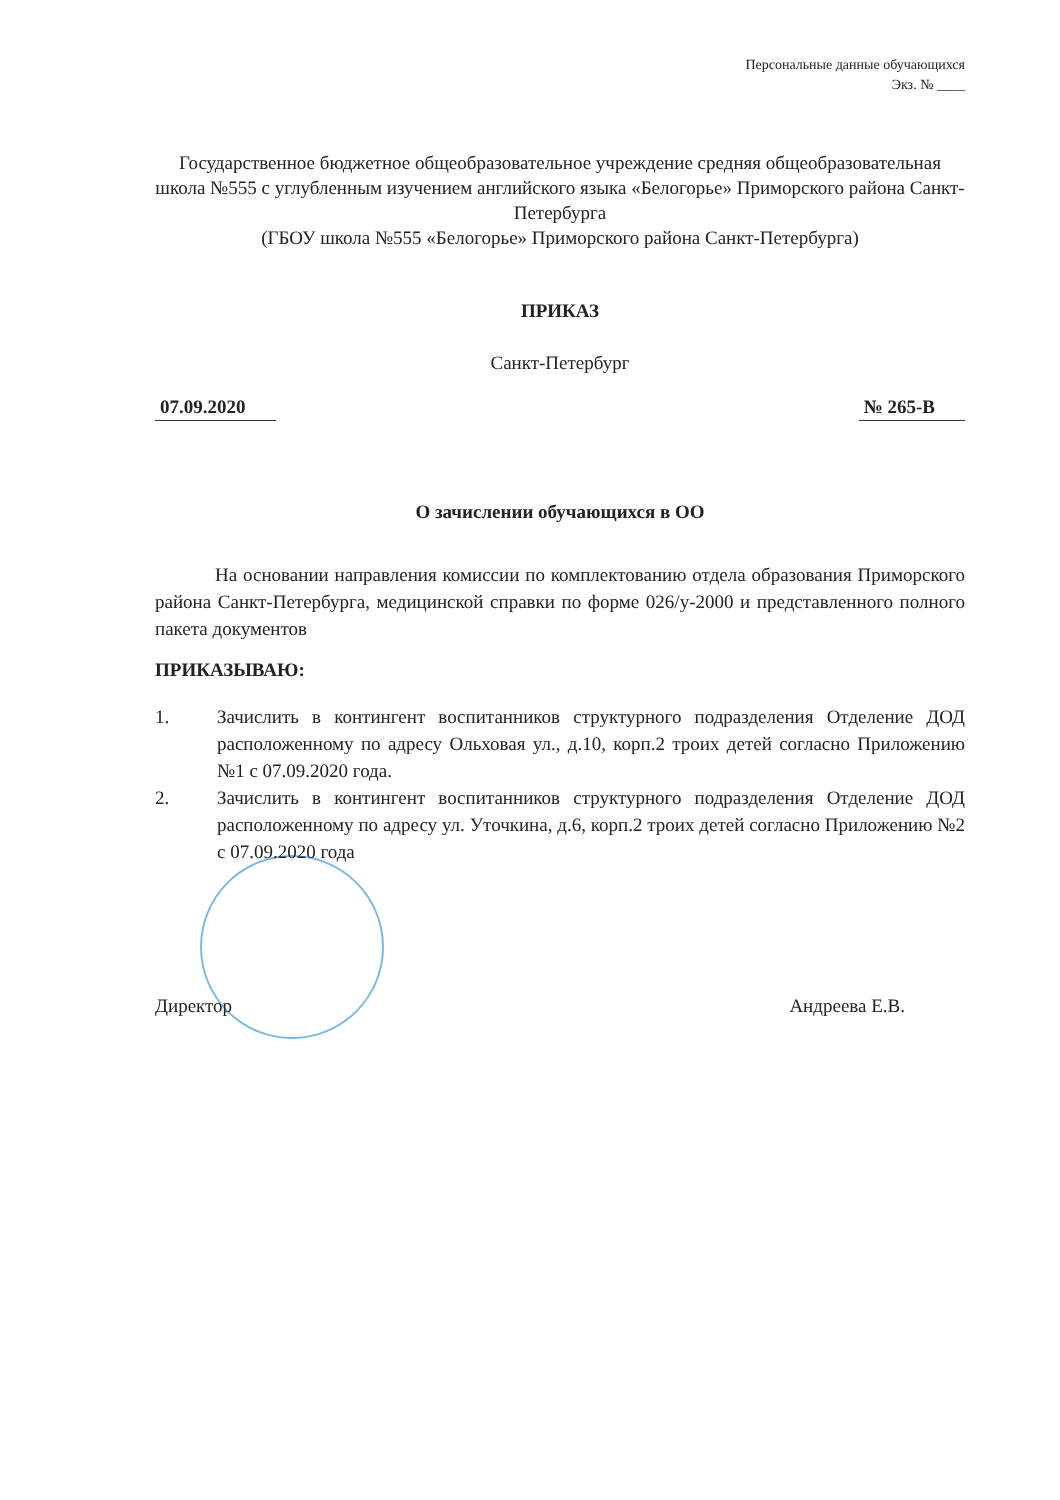Персональные данные обучающихся
Экз. № ____
Государственное бюджетное общеобразовательное учреждение средняя общеобразовательная школа №555 с углубленным изучением английского языка «Белогорье» Приморского района Санкт-Петербурга
(ГБОУ школа №555 «Белогорье» Приморского района Санкт-Петербурга)
ПРИКАЗ
Санкт-Петербург
07.09.2020 № 265-В
О зачислении обучающихся в ОО
На основании направления комиссии по комплектованию отдела образования Приморского района Санкт-Петербурга, медицинской справки по форме 026/у-2000 и представленного полного пакета документов
ПРИКАЗЫВАЮ:
1. Зачислить в контингент воспитанников структурного подразделения Отделение ДОД расположенному по адресу Ольховая ул., д.10, корп.2 троих детей согласно Приложению №1 с 07.09.2020 года.
2. Зачислить в контингент воспитанников структурного подразделения Отделение ДОД расположенному по адресу ул. Уточкина, д.6, корп.2 троих детей согласно Приложению №2 с 07.09.2020 года
Директор Андреева Е.В.